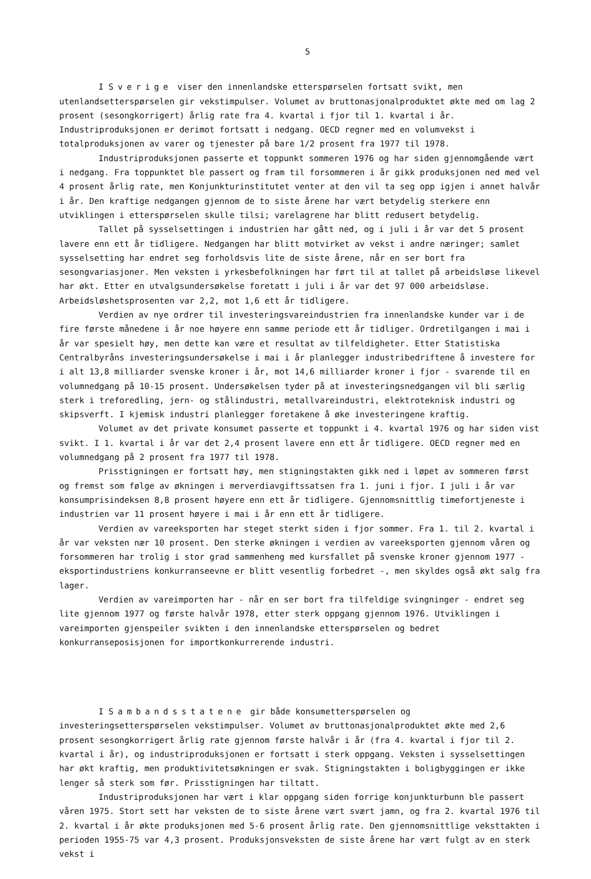5
I Sverige viser den innenlandske etterspørselen fortsatt svikt, men utenlandsetterspørselen gir vekstimpulser. Volumet av bruttonasjonalproduktet økte med om lag 2 prosent (sesongkorrigert) årlig rate fra 4. kvartal i fjor til 1. kvartal i år. Industriproduksjonen er derimot fortsatt i nedgang. OECD regner med en volumvekst i totalproduksjonen av varer og tjenester på bare 1/2 prosent fra 1977 til 1978.
Industriproduksjonen passerte et toppunkt sommeren 1976 og har siden gjennomgående vært i nedgang. Fra toppunktet ble passert og fram til forsommeren i år gikk produksjonen ned med vel 4 prosent årlig rate, men Konjunkturinstitutet venter at den vil ta seg opp igjen i annet halvår i år. Den kraftige nedgangen gjennom de to siste årene har vært betydelig sterkere enn utviklingen i etterspørselen skulle tilsi; varelagrene har blitt redusert betydelig.
Tallet på sysselsettingen i industrien har gått ned, og i juli i år var det 5 prosent lavere enn ett år tidligere. Nedgangen har blitt motvirket av vekst i andre næringer; samlet sysselsetting har endret seg forholdsvis lite de siste årene, når en ser bort fra sesongvariasjoner. Men veksten i yrkesbefolkningen har ført til at tallet på arbeidsløse likevel har økt. Etter en utvalgsundersøkelse foretatt i juli i år var det 97 000 arbeidsløse. Arbeidsløshetsprosenten var 2,2, mot 1,6 ett år tidligere.
Verdien av nye ordrer til investeringsvareindustrien fra innenlandske kunder var i de fire første månedene i år noe høyere enn samme periode ett år tidliger. Ordretilgangen i mai i år var spesielt høy, men dette kan være et resultat av tilfeldigheter. Etter Statistiska Centralbyråns investeringsundersøkelse i mai i år planlegger industribedriftene å investere for i alt 13,8 milliarder svenske kroner i år, mot 14,6 milliarder kroner i fjor - svarende til en volumnedgang på 10-15 prosent. Undersøkelsen tyder på at investeringsnedgangen vil bli særlig sterk i treforedling, jern- og stålindustri, metallvareindustri, elektroteknisk industri og skipsverft. I kjemisk industri planlegger foretakene å øke investeringene kraftig.
Volumet av det private konsumet passerte et toppunkt i 4. kvartal 1976 og har siden vist svikt. I 1. kvartal i år var det 2,4 prosent lavere enn ett år tidligere. OECD regner med en volumnedgang på 2 prosent fra 1977 til 1978.
Prisstigningen er fortsatt høy, men stigningstakten gikk ned i løpet av sommeren først og fremst som følge av økningen i merverdiavgiftssatsen fra 1. juni i fjor. I juli i år var konsumprisindeksen 8,8 prosent høyere enn ett år tidligere. Gjennomsnittlig timefortjeneste i industrien var 11 prosent høyere i mai i år enn ett år tidligere.
Verdien av vareeksporten har steget sterkt siden i fjor sommer. Fra 1. til 2. kvartal i år var veksten nær 10 prosent. Den sterke økningen i verdien av vareeksporten gjennom våren og forsommeren har trolig i stor grad sammenheng med kursfallet på svenske kroner gjennom 1977 - eksportindustriens konkurranseevne er blitt vesentlig forbedret -, men skyldes også økt salg fra lager.
Verdien av vareimporten har - når en ser bort fra tilfeldige svingninger - endret seg lite gjennom 1977 og første halvår 1978, etter sterk oppgang gjennom 1976. Utviklingen i vareimporten gjenspeiler svikten i den innenlandske etterspørselen og bedret konkurranseposisjonen for importkonkurrerende industri.
I Sambandsstatene gir både konsumetterspørselen og investeringsetterspørselen vekstimpulser. Volumet av bruttonasjonalproduktet økte med 2,6 prosent sesongkorrigert årlig rate gjennom første halvår i år (fra 4. kvartal i fjor til 2. kvartal i år), og industriproduksjonen er fortsatt i sterk oppgang. Veksten i sysselsettingen har økt kraftig, men produktivitetsøkningen er svak. Stigningstakten i boligbyggingen er ikke lenger så sterk som før. Prisstigningen har tiltatt.
Industriproduksjonen har vært i klar oppgang siden forrige konjunkturbunn ble passert våren 1975. Stort sett har veksten de to siste årene vært svært jamn, og fra 2. kvartal 1976 til 2. kvartal i år økte produksjonen med 5-6 prosent årlig rate. Den gjennomsnittlige veksttakten i perioden 1955-75 var 4,3 prosent. Produksjonsveksten de siste årene har vært fulgt av en sterk vekst i